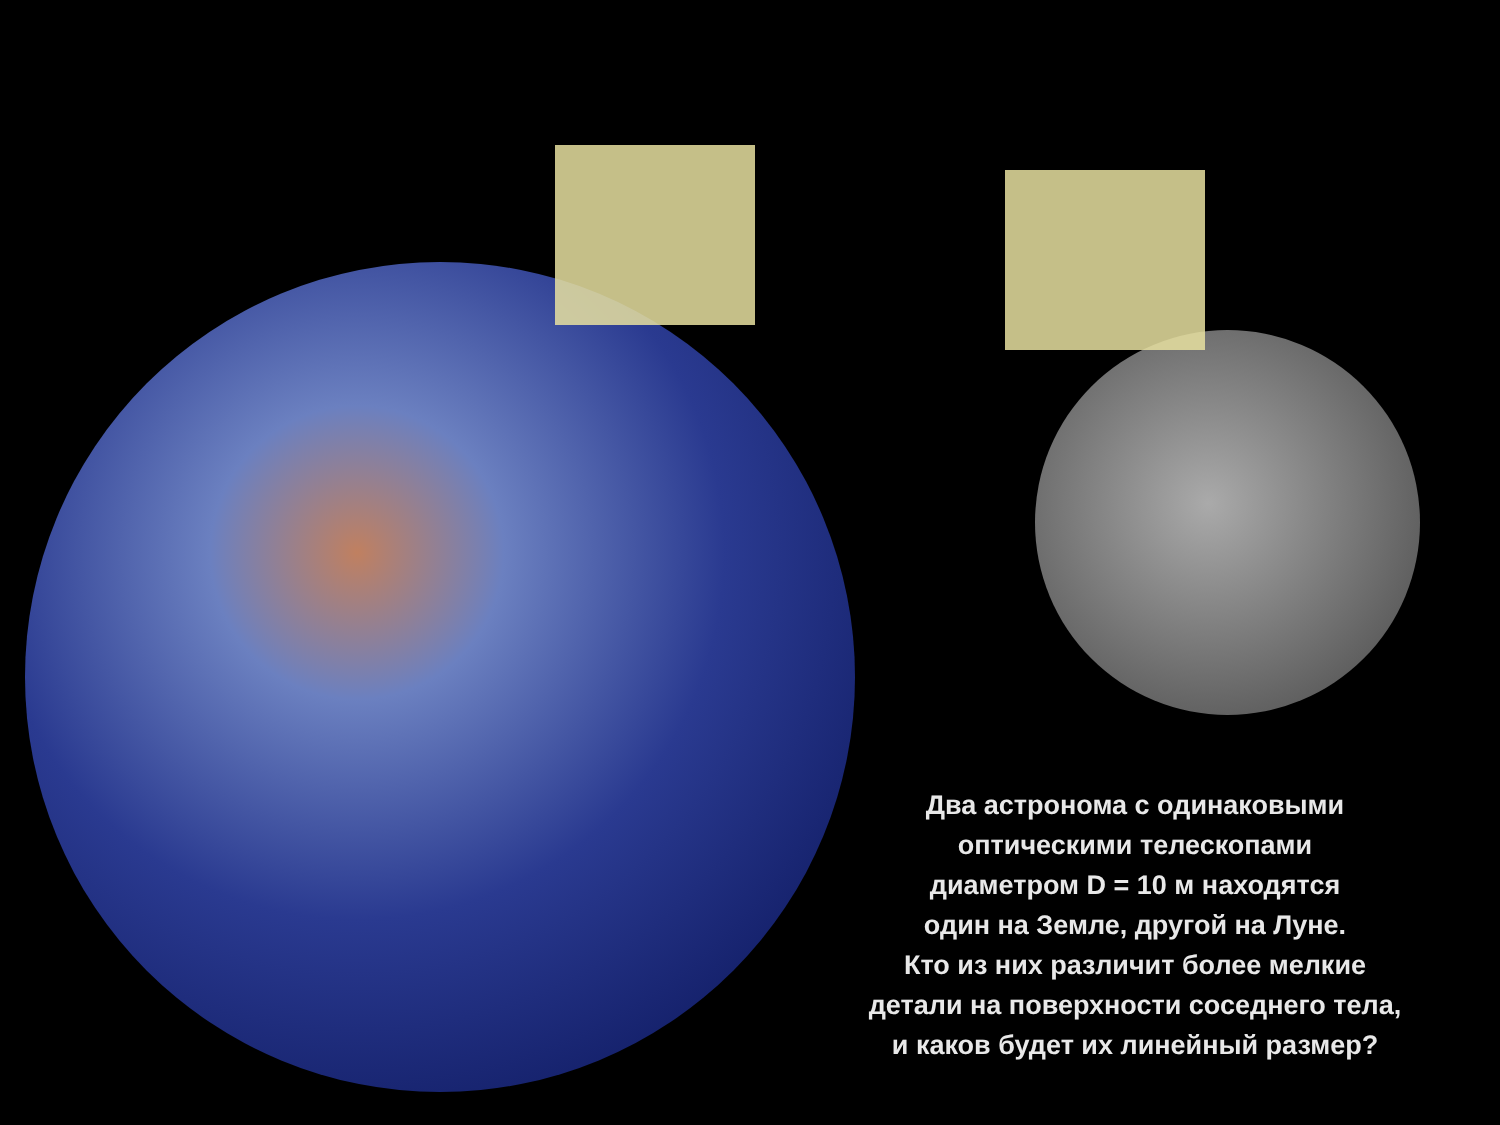Два астронома с одинаковыми
оптическими телескопами
диаметром D = 10 м находятся
один на Земле, другой на Луне.
Кто из них различит более мелкие
детали на поверхности соседнего тела,
и каков будет их линейный размер?